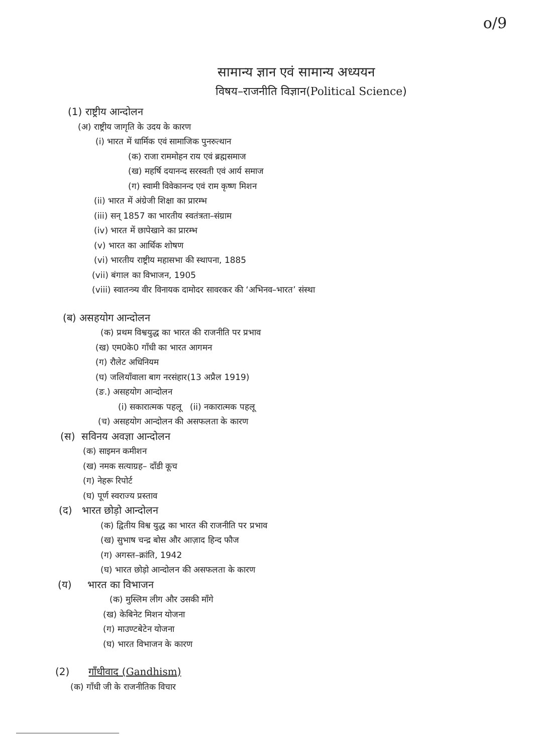o/9
सामान्य ज्ञान एवं सामान्य अध्ययन
विषय–राजनीति विज्ञान(Political Science)
(1) राष्ट्रीय आन्दोलन
(अ) राष्ट्रीय जागृति के उदय के कारण
(i) भारत में धार्मिक एवं सामाजिक पुनरुत्थान
(क) राजा राममोहन राय एवं ब्रह्मसमाज
(ख) महर्षि दयानन्द सरस्वती एवं आर्य समाज
(ग) स्वामी विवेकानन्द एवं राम कृष्ण मिशन
(ii) भारत में अंग्रेजी शिक्षा का प्रारम्भ
(iii) सन् 1857 का भारतीय स्वतंत्रता–संग्राम
(iv) भारत में छापेखाने का प्रारम्भ
(v) भारत का आर्थिक शोषण
(vi) भारतीय राष्ट्रीय महासभा की स्थापना, 1885
(vii) बंगाल का विभाजन, 1905
(viii) स्वातन्त्र्य वीर विनायक दामोदर सावरकर की ‘अभिनव–भारत’ संस्था
(ब) असहयोग आन्दोलन
(क) प्रथम विश्वयुद्ध का भारत की राजनीति पर प्रभाव
(ख) एम0के0 गाँधी का भारत आगमन
(ग) रौलेट अधिनियम
(घ) जलियाँवाला बाग नरसंहार(13 अप्रैल 1919)
(ङ.) असहयोग आन्दोलन
(i) सकारात्मक पहलू (ii) नकारात्मक पहलू
(च) असहयोग आन्दोलन की असफलता के कारण
(स) सविनय अवज्ञा आन्दोलन
(क) साइमन कमीशन
(ख) नमक सत्याग्रह– दाँडी कूच
(ग) नेहरू रिपोर्ट
(घ) पूर्ण स्वराज्य प्रस्ताव
(द) भारत छोड़ो आन्दोलन
(क) द्वितीय विश्व युद्ध का भारत की राजनीति पर प्रभाव
(ख) सुभाष चन्द्र बोस और आज़ाद हिन्द फौज
(ग) अगस्त–क्रांति, 1942
(घ) भारत छोड़ो आन्दोलन की असफलता के कारण
(य) भारत का विभाजन
(क) मुस्लिम लीग और उसकी माँगे
(ख) केबिनेट मिशन योजना
(ग) माउण्टबेटेन योजना
(घ) भारत विभाजन के कारण
(2) गाँधीवाद (Gandhism)
(क) गाँधी जी के राजनीतिक विचार